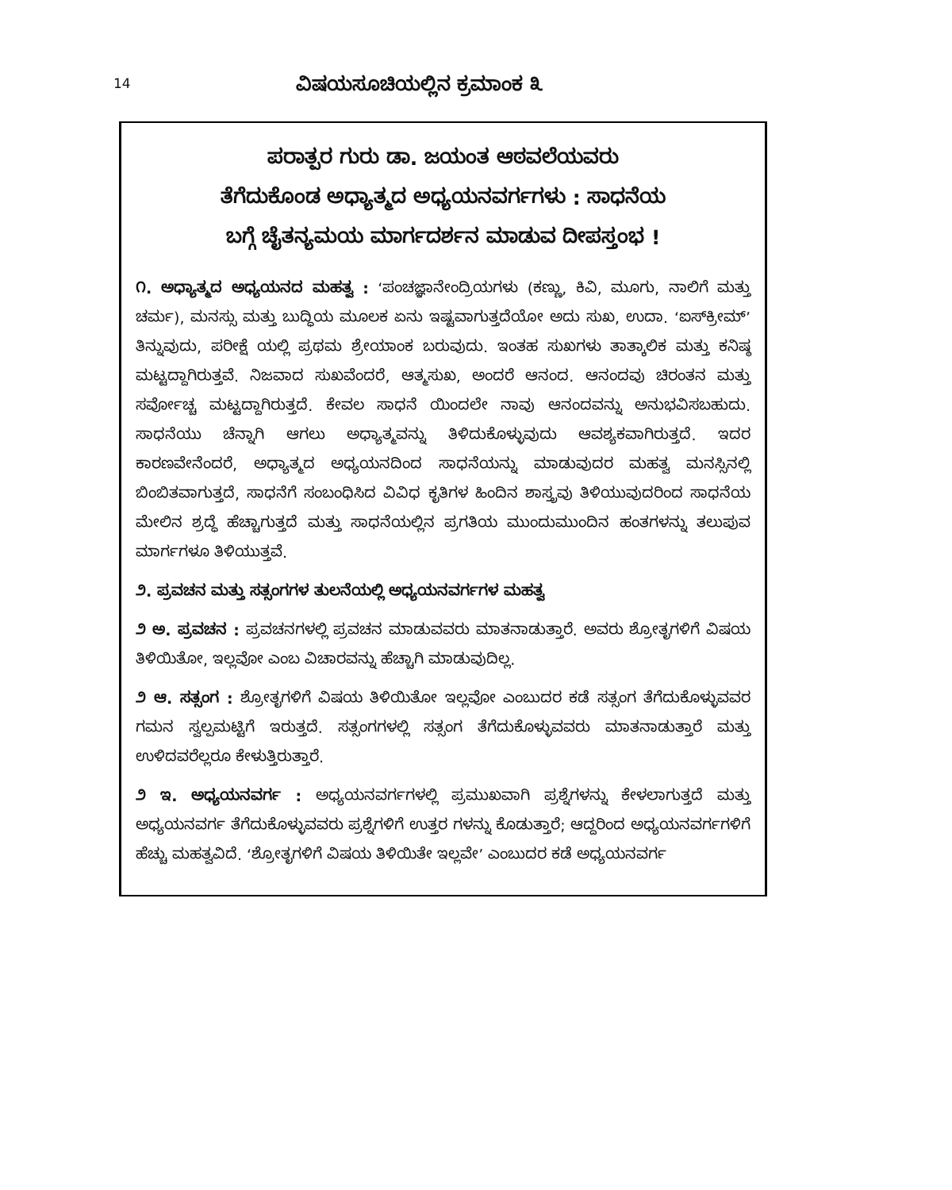14
ವಿಷಯಸೂಚಿಯಲ್ಲಿನ ಕ್ರಮಾಂಕ ೩
ಪರಾತ್ಪರ ಗುರು ಡಾ. ಜಯಂತ ಆಠವಲೆಯವರು
ತೆಗೆದುಕೊಂಡ ಅಧ್ಯಾತ್ಮದ ಅಧ್ಯಯನವರ್ಗಗಳು : ಸಾಧನೆಯ
ಬಗ್ಗೆ ಚೈತನ್ಯಮಯ ಮಾರ್ಗದರ್ಶನ ಮಾಡುವ ದೀಪಸ್ತಂಭ !
೧. ಅಧ್ಯಾತ್ಮದ ಅಧ್ಯಯನದ ಮಹತ್ವ : ‘ಪಂಚಜ್ಞಾನೇಂದ್ರಿಯಗಳು (ಕಣ್ಣು, ಕಿವಿ, ಮೂಗು, ನಾಲಿಗೆ ಮತ್ತು ಚರ್ಮ), ಮನಸ್ಸು ಮತ್ತು ಬುದ್ಧಿಯ ಮೂಲಕ ಏನು ಇಷ್ಟವಾಗುತ್ತದೆಯೋ ಅದು ಸುಖ, ಉದಾ. ‘ಐಸ್‌ಕ್ರೀಮ್’ ತಿನ್ನುವುದು, ಪರೀಕ್ಷೆ ಯಲ್ಲಿ ಪ್ರಥಮ ಶ್ರೇಯಾಂಕ ಬರುವುದು. ಇಂತಹ ಸುಖಗಳು ತಾತ್ಕಾಲಿಕ ಮತ್ತು ಕನಿಷ್ಠ ಮಟ್ಟದ್ದಾಗಿರುತ್ತವೆ. ನಿಜವಾದ ಸುಖವೆಂದರೆ, ಆತ್ಮಸುಖ, ಅಂದರೆ ಆನಂದ. ಆನಂದವು ಚಿರಂತನ ಮತ್ತು ಸರ್ವೋಚ್ಚ ಮಟ್ಟದ್ದಾಗಿರುತ್ತದೆ. ಕೇವಲ ಸಾಧನೆ ಯಿಂದಲೇ ನಾವು ಆನಂದವನ್ನು ಅನುಭವಿಸಬಹುದು. ಸಾಧನೆಯು ಚೆನ್ನಾಗಿ ಆಗಲು ಅಧ್ಯಾತ್ಮವನ್ನು ತಿಳಿದುಕೊಳ್ಳುವುದು ಆವಶ್ಯಕವಾಗಿರುತ್ತದೆ. ಇದರ ಕಾರಣವೇನೆಂದರೆ, ಅಧ್ಯಾತ್ಮದ ಅಧ್ಯಯನದಿಂದ ಸಾಧನೆಯನ್ನು ಮಾಡುವುದರ ಮಹತ್ವ ಮನಸ್ಸಿನಲ್ಲಿ ಬಿಂಬಿತವಾಗುತ್ತದೆ, ಸಾಧನೆಗೆ ಸಂಬಂಧಿಸಿದ ವಿವಿಧ ಕೃತಿಗಳ ಹಿಂದಿನ ಶಾಸ್ತ್ರವು ತಿಳಿಯುವುದರಿಂದ ಸಾಧನೆಯ ಮೇಲಿನ ಶ್ರದ್ಧೆ ಹೆಚ್ಚಾಗುತ್ತದೆ ಮತ್ತು ಸಾಧನೆಯಲ್ಲಿನ ಪ್ರಗತಿಯ ಮುಂದುಮುಂದಿನ ಹಂತಗಳನ್ನು ತಲುಪುವ ಮಾರ್ಗಗಳೂ ತಿಳಿಯುತ್ತವೆ.
೨. ಪ್ರವಚನ ಮತ್ತು ಸತ್ಸಂಗಗಳ ತುಲನೆಯಲ್ಲಿ ಅಧ್ಯಯನವರ್ಗಗಳ ಮಹತ್ವ
೨ ಅ. ಪ್ರವಚನ : ಪ್ರವಚನಗಳಲ್ಲಿ ಪ್ರವಚನ ಮಾಡುವವರು ಮಾತನಾಡುತ್ತಾರೆ. ಅವರು ಶ್ರೋತೃಗಳಿಗೆ ವಿಷಯ ತಿಳಿಯಿತೋ, ಇಲ್ಲವೋ ಎಂಬ ವಿಚಾರವನ್ನು ಹೆಚ್ಚಾಗಿ ಮಾಡುವುದಿಲ್ಲ.
೨ ಆ. ಸತ್ಸಂಗ : ಶ್ರೋತೃಗಳಿಗೆ ವಿಷಯ ತಿಳಿಯಿತೋ ಇಲ್ಲವೋ ಎಂಬುದರ ಕಡೆ ಸತ್ಸಂಗ ತೆಗೆದುಕೊಳ್ಳುವವರ ಗಮನ ಸ್ವಲ್ಪಮಟ್ಟಿಗೆ ಇರುತ್ತದೆ. ಸತ್ಸಂಗಗಳಲ್ಲಿ ಸತ್ಸಂಗ ತೆಗೆದುಕೊಳ್ಳುವವರು ಮಾತನಾಡುತ್ತಾರೆ ಮತ್ತು ಉಳಿದವರೆಲ್ಲರೂ ಕೇಳುತ್ತಿರುತ್ತಾರೆ.
೨ ಇ. ಅಧ್ಯಯನವರ್ಗ : ಅಧ್ಯಯನವರ್ಗಗಳಲ್ಲಿ ಪ್ರಮುಖವಾಗಿ ಪ್ರಶ್ನೆಗಳನ್ನು ಕೇಳಲಾಗುತ್ತದೆ ಮತ್ತು ಅಧ್ಯಯನವರ್ಗ ತೆಗೆದುಕೊಳ್ಳುವವರು ಪ್ರಶ್ನೆಗಳಿಗೆ ಉತ್ತರ ಗಳನ್ನು ಕೊಡುತ್ತಾರೆ; ಆದ್ದರಿಂದ ಅಧ್ಯಯನವರ್ಗಗಳಿಗೆ ಹೆಚ್ಚು ಮಹತ್ವವಿದೆ. ‘ಶ್ರೋತೃಗಳಿಗೆ ವಿಷಯ ತಿಳಿಯಿತೇ ಇಲ್ಲವೇ’ ಎಂಬುದರ ಕಡೆ ಅಧ್ಯಯನವರ್ಗ